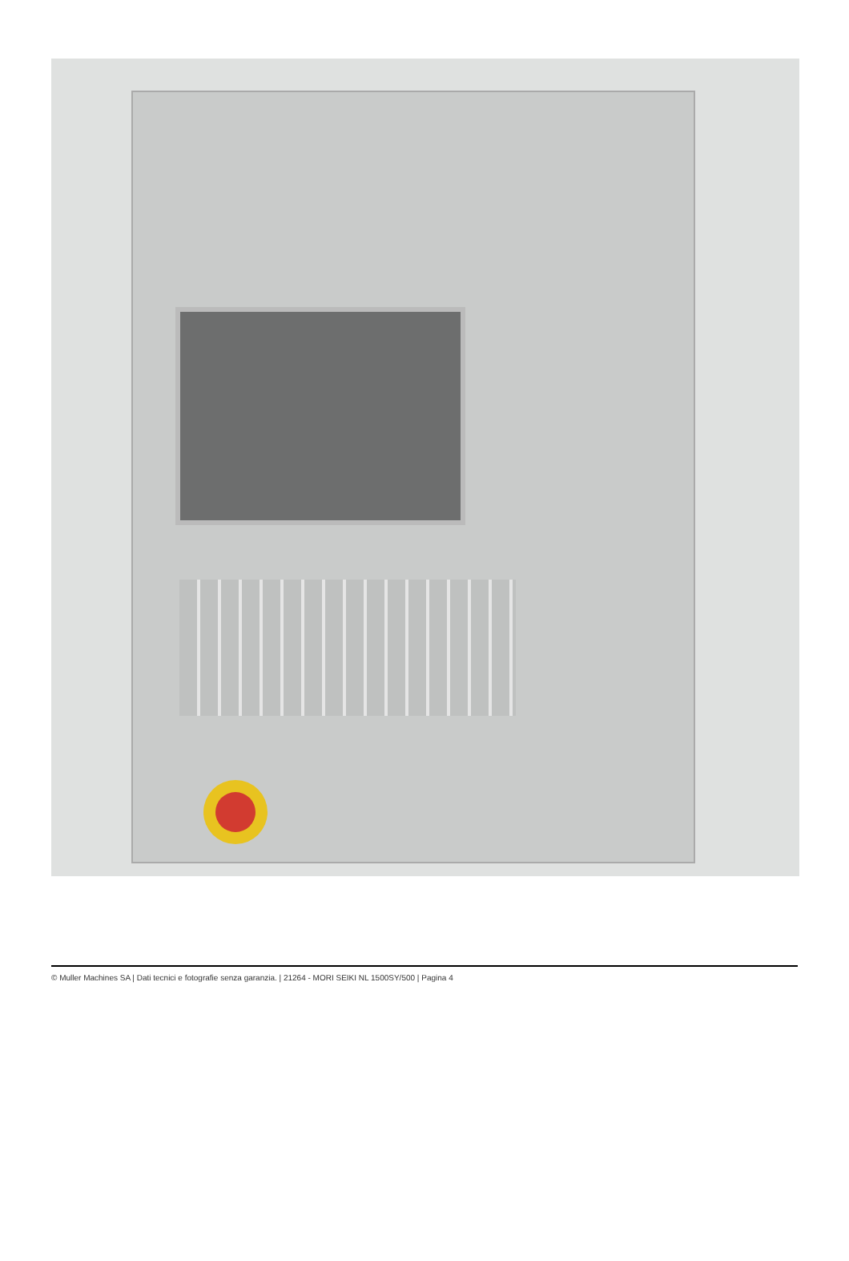© Muller Machines SA | Dati tecnici e fotografie senza garanzia. | 21264 - MORI SEIKI NL 1500SY/500 | Pagina 4